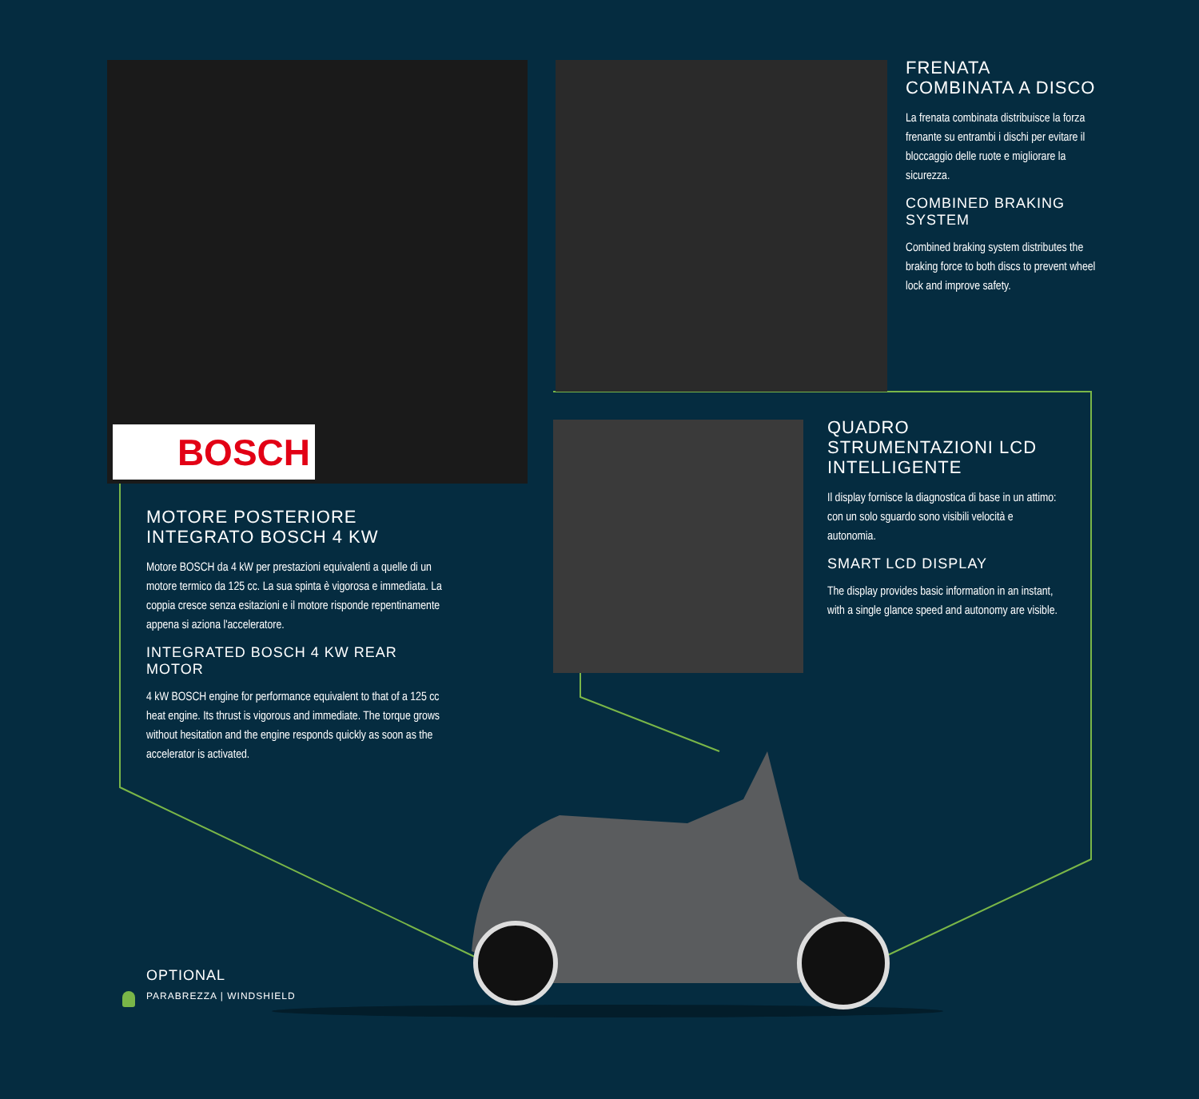BOSCH
FRENATA COMBINATA A DISCO
La frenata combinata distribuisce la forza frenante su entrambi i dischi per evitare il bloccaggio delle ruote e migliorare la sicurezza.
COMBINED BRAKING SYSTEM
Combined braking system distributes the braking force to both discs to prevent wheel lock and improve safety.
MOTORE POSTERIORE INTEGRATO BOSCH 4 KW
Motore BOSCH da 4 kW per prestazioni equivalenti a quelle di un motore termico da 125 cc. La sua spinta è vigorosa e immediata. La coppia cresce senza esitazioni e il motore risponde repentinamente appena si aziona l'acceleratore.
INTEGRATED BOSCH 4 KW REAR MOTOR
4 kW BOSCH engine for performance equivalent to that of a 125 cc heat engine. Its thrust is vigorous and immediate. The torque grows without hesitation and the engine responds quickly as soon as the accelerator is activated.
QUADRO STRUMENTAZIONI LCD INTELLIGENTE
Il display fornisce la diagnostica di base in un attimo: con un solo sguardo sono visibili velocità e autonomia.
SMART LCD DISPLAY
The display provides basic information in an instant, with a single glance speed and autonomy are visible.
OPTIONAL
PARABREZZA | WINDSHIELD